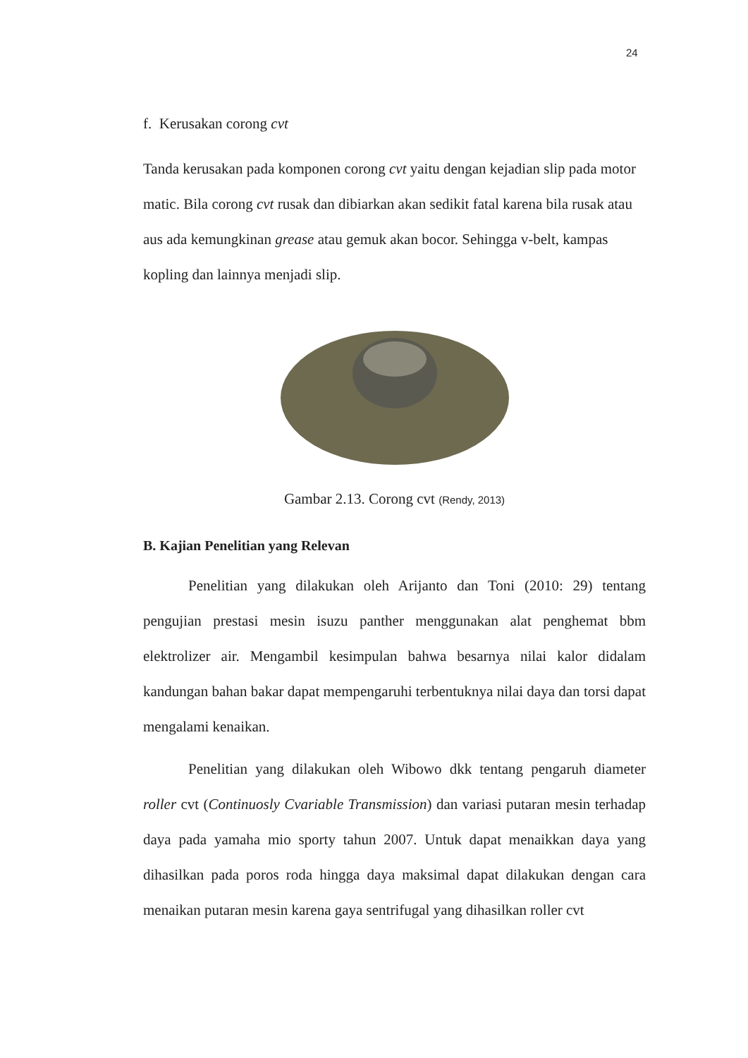24
f. Kerusakan corong cvt
Tanda kerusakan pada komponen corong cvt yaitu dengan kejadian slip pada motor matic. Bila corong cvt rusak dan dibiarkan akan sedikit fatal karena bila rusak atau aus ada kemungkinan grease atau gemuk akan bocor. Sehingga v-belt, kampas kopling dan lainnya menjadi slip.
Gambar 2.13. Corong cvt (Rendy, 2013)
B. Kajian Penelitian yang Relevan
Penelitian yang dilakukan oleh Arijanto dan Toni (2010: 29) tentang pengujian prestasi mesin isuzu panther menggunakan alat penghemat bbm elektrolizer air. Mengambil kesimpulan bahwa besarnya nilai kalor didalam kandungan bahan bakar dapat mempengaruhi terbentuknya nilai daya dan torsi dapat mengalami kenaikan.
Penelitian yang dilakukan oleh Wibowo dkk tentang pengaruh diameter roller cvt (Continuosly Cvariable Transmission) dan variasi putaran mesin terhadap daya pada yamaha mio sporty tahun 2007. Untuk dapat menaikkan daya yang dihasilkan pada poros roda hingga daya maksimal dapat dilakukan dengan cara menaikan putaran mesin karena gaya sentrifugal yang dihasilkan roller cvt